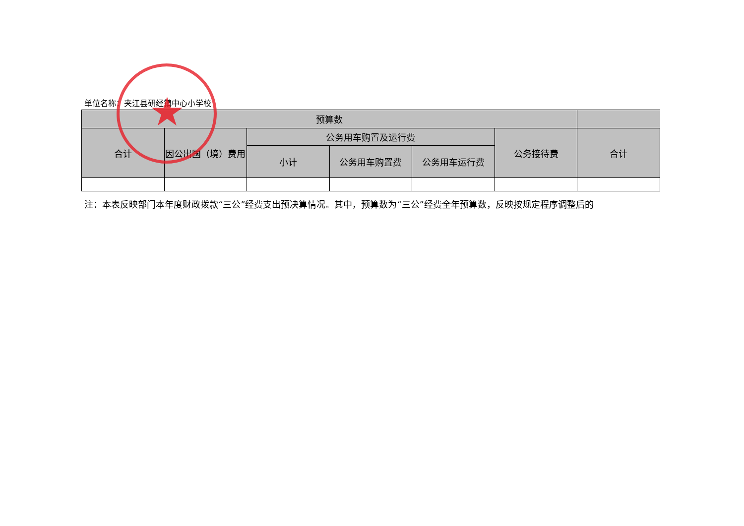单位名称：夹江县研经镇中心小学校
| 预算数 | | | | | | |
| --- | --- | --- | --- | --- | --- | --- |
| 合计 | 因公出国（境）费用 | 公务用车购置及运行费 | | | 公务接待费 | 合计 |
| | | 小计 | 公务用车购置费 | 公务用车运行费 | | |
注：本表反映部门本年度财政拨款“三公”经费支出预决算情况。其中，预算数为“三公”经费全年预算数，反映按规定程序调整后的